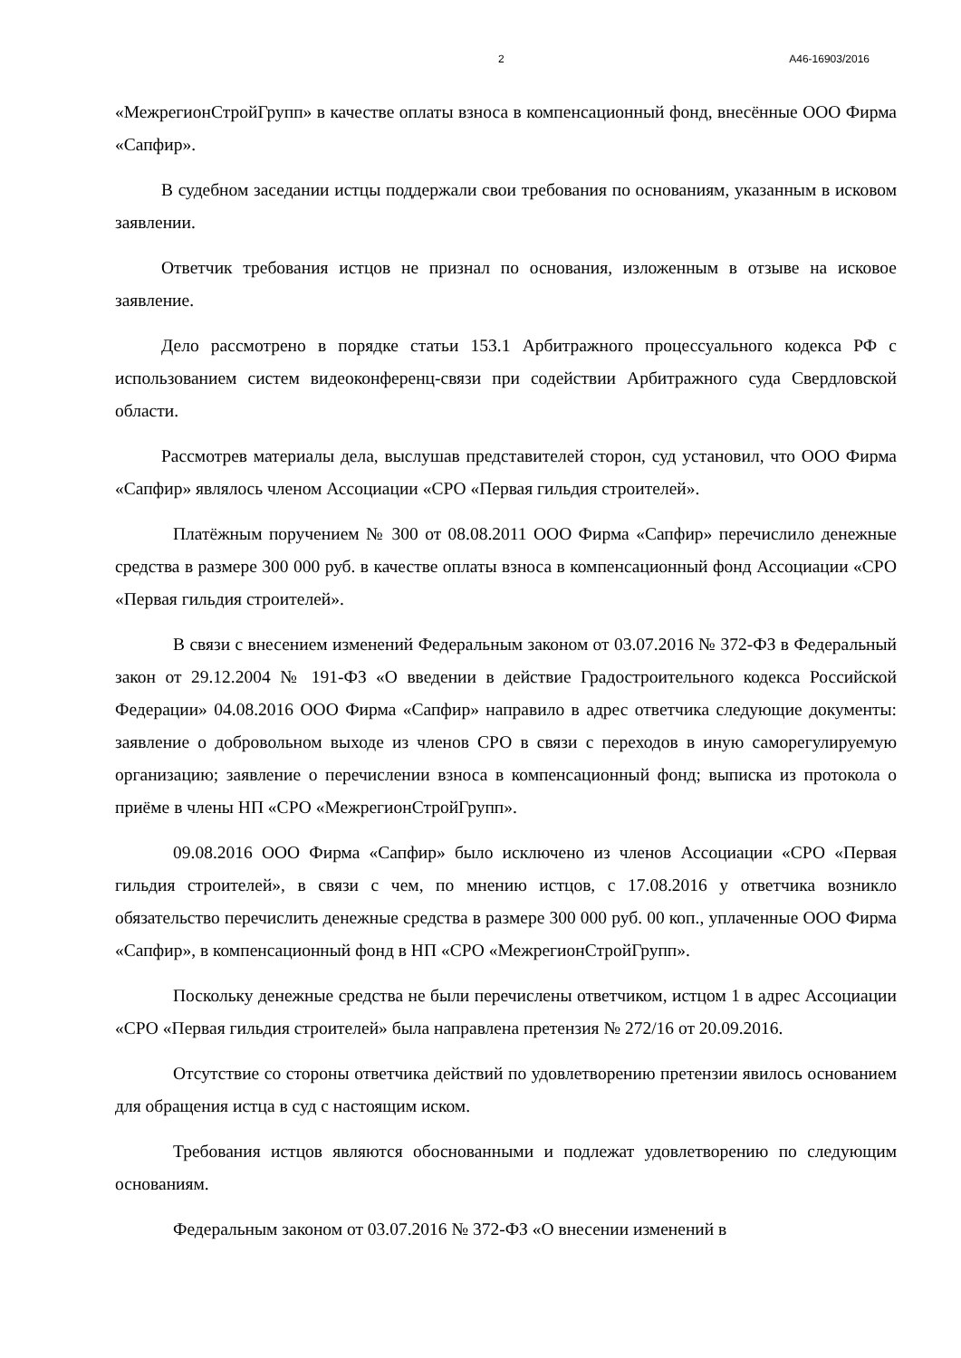2 А46-16903/2016
«МежрегионСтройГрупп» в качестве оплаты взноса в компенсационный фонд, внесённые ООО Фирма «Сапфир».
В судебном заседании истцы поддержали свои требования по основаниям, указанным в исковом заявлении.
Ответчик требования истцов не признал по основания, изложенным в отзыве на исковое заявление.
Дело рассмотрено в порядке статьи 153.1 Арбитражного процессуального кодекса РФ с использованием систем видеоконференц-связи при содействии Арбитражного суда Свердловской области.
Рассмотрев материалы дела, выслушав представителей сторон, суд установил, что ООО Фирма «Сапфир» являлось членом Ассоциации «СРО «Первая гильдия строителей».
Платёжным поручением № 300 от 08.08.2011 ООО Фирма «Сапфир» перечислило денежные средства в размере 300 000 руб. в качестве оплаты взноса в компенсационный фонд Ассоциации «СРО «Первая гильдия строителей».
В связи с внесением изменений Федеральным законом от 03.07.2016 № 372-ФЗ в Федеральный закон от 29.12.2004 № 191-ФЗ «О введении в действие Градостроительного кодекса Российской Федерации» 04.08.2016 ООО Фирма «Сапфир» направило в адрес ответчика следующие документы: заявление о добровольном выходе из членов СРО в связи с переходов в иную саморегулируемую организацию; заявление о перечислении взноса в компенсационный фонд; выписка из протокола о приёме в члены НП «СРО «МежрегионСтройГрупп».
09.08.2016 ООО Фирма «Сапфир» было исключено из членов Ассоциации «СРО «Первая гильдия строителей», в связи с чем, по мнению истцов, с 17.08.2016 у ответчика возникло обязательство перечислить денежные средства в размере 300 000 руб. 00 коп., уплаченные ООО Фирма «Сапфир», в компенсационный фонд в НП «СРО «МежрегионСтройГрупп».
Поскольку денежные средства не были перечислены ответчиком, истцом 1 в адрес Ассоциации «СРО «Первая гильдия строителей» была направлена претензия № 272/16 от 20.09.2016.
Отсутствие со стороны ответчика действий по удовлетворению претензии явилось основанием для обращения истца в суд с настоящим иском.
Требования истцов являются обоснованными и подлежат удовлетворению по следующим основаниям.
Федеральным законом от 03.07.2016 № 372-ФЗ «О внесении изменений в